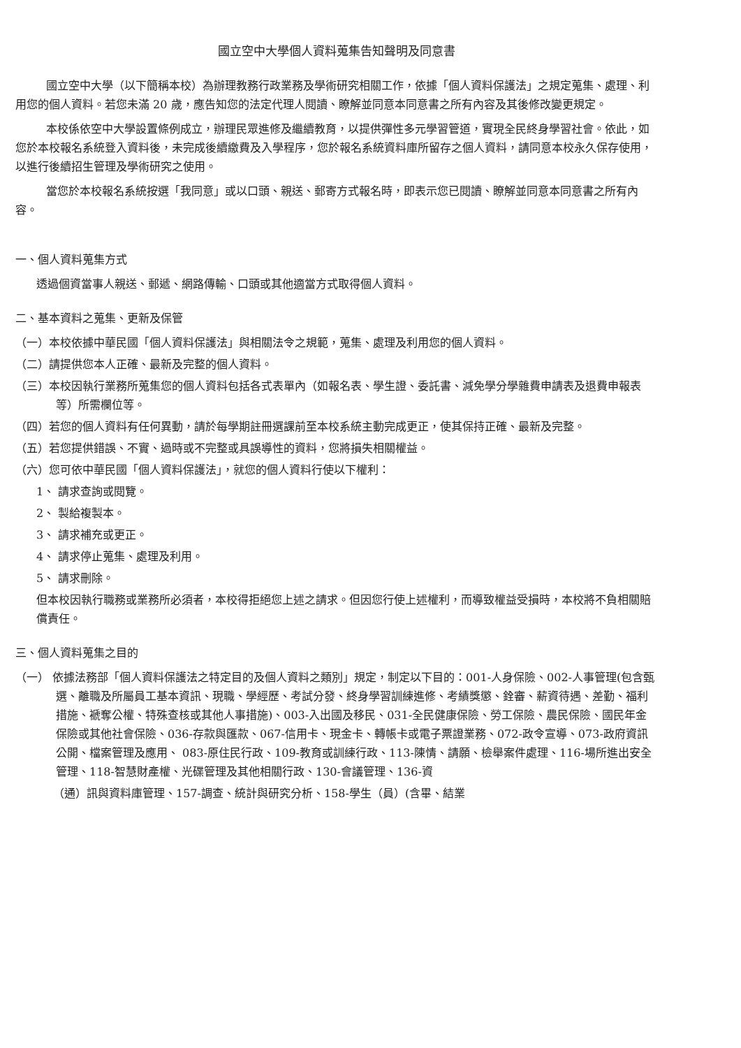國立空中大學個人資料蒐集告知聲明及同意書
國立空中大學（以下簡稱本校）為辦理教務行政業務及學術研究相關工作，依據「個人資料保護法」之規定蒐集、處理、利用您的個人資料。若您未滿 20 歲，應告知您的法定代理人閱讀、瞭解並同意本同意書之所有內容及其後修改變更規定。
本校係依空中大學設置條例成立，辦理民眾進修及繼續教育，以提供彈性多元學習管道，實現全民終身學習社會。依此，如您於本校報名系統登入資料後，未完成後續繳費及入學程序，您於報名系統資料庫所留存之個人資料，請同意本校永久保存使用，以進行後續招生管理及學術研究之使用。
當您於本校報名系統按選「我同意」或以口頭、親送、郵寄方式報名時，即表示您已閱讀、瞭解並同意本同意書之所有內容。
一、個人資料蒐集方式
透過個資當事人親送、郵遞、網路傳輸、口頭或其他適當方式取得個人資料。
二、基本資料之蒐集、更新及保管
（一）本校依據中華民國「個人資料保護法」與相關法令之規範，蒐集、處理及利用您的個人資料。
（二）請提供您本人正確、最新及完整的個人資料。
（三）本校因執行業務所蒐集您的個人資料包括各式表單內（如報名表、學生證、委託書、減免學分學雜費申請表及退費申報表等）所需欄位等。
（四）若您的個人資料有任何異動，請於每學期註冊選課前至本校系統主動完成更正，使其保持正確、最新及完整。
（五）若您提供錯誤、不實、過時或不完整或具誤導性的資料，您將損失相關權益。
（六）您可依中華民國「個人資料保護法」，就您的個人資料行使以下權利：
1、 請求查詢或閱覽。
2、 製給複製本。
3、 請求補充或更正。
4、 請求停止蒐集、處理及利用。
5、 請求刪除。
但本校因執行職務或業務所必須者，本校得拒絕您上述之請求。但因您行使上述權利，而導致權益受損時，本校將不負相關賠償責任。
三、個人資料蒐集之目的
（一） 依據法務部「個人資料保護法之特定目的及個人資料之類別」規定，制定以下目的：001-人身保險、002-人事管理(包含甄選、離職及所屬員工基本資訊、現職、學經歷、考試分發、終身學習訓練進修、考績獎懲、銓審、薪資待遇、差勤、福利措施、褫奪公權、特殊查核或其他人事措施)、003-入出國及移民、031-全民健康保險、勞工保險、農民保險、國民年金保險或其他社會保險、036-存款與匯款、067-信用卡、現金卡、轉帳卡或電子票證業務、072-政令宣導、073-政府資訊公開、檔案管理及應用、 083-原住民行政、109-教育或訓練行政、113-陳情、請願、檢舉案件處理、116-場所進出安全管理、118-智慧財產權、光碟管理及其他相關行政、130-會議管理、136-資
（通）訊與資料庫管理、157-調查、統計與研究分析、158-學生（員）(含畢、結業